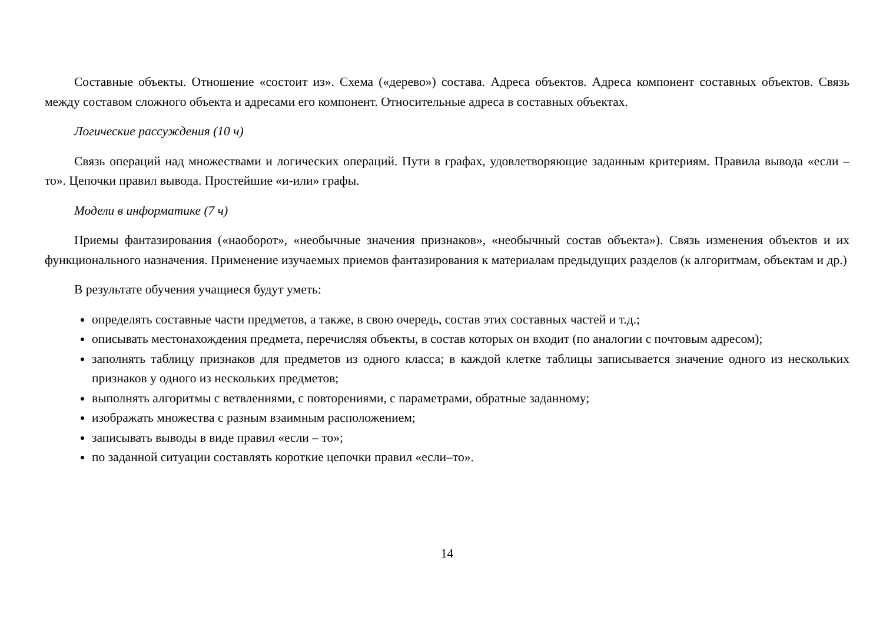Составные объекты. Отношение «состоит из». Схема («дерево») состава. Адреса объектов. Адреса компонент составных объектов. Связь между составом сложного объекта и адресами его компонент. Относительные адреса в составных объектах.
Логические рассуждения (10 ч)
Связь операций над множествами и логических операций. Пути в графах, удовлетворяющие заданным критериям. Правила вывода «если – то». Цепочки правил вывода. Простейшие «и-или» графы.
Модели в информатике (7 ч)
Приемы фантазирования («наоборот», «необычные значения признаков», «необычный состав объекта»). Связь изменения объектов и их функционального назначения. Применение изучаемых приемов фантазирования к материалам предыдущих разделов (к алгоритмам, объектам и др.)
В результате обучения учащиеся будут уметь:
определять составные части предметов, а также, в свою очередь, состав этих составных частей и т.д.;
описывать местонахождения предмета, перечисляя объекты, в состав которых он входит (по аналогии с почтовым адресом);
заполнять таблицу признаков для предметов из одного класса; в каждой клетке таблицы записывается значение одного из нескольких признаков у одного из нескольких предметов;
выполнять алгоритмы с ветвлениями, с повторениями, с параметрами, обратные заданному;
изображать множества с разным взаимным расположением;
записывать выводы в виде правил «если – то»;
по заданной ситуации составлять короткие цепочки правил «если–то».
14